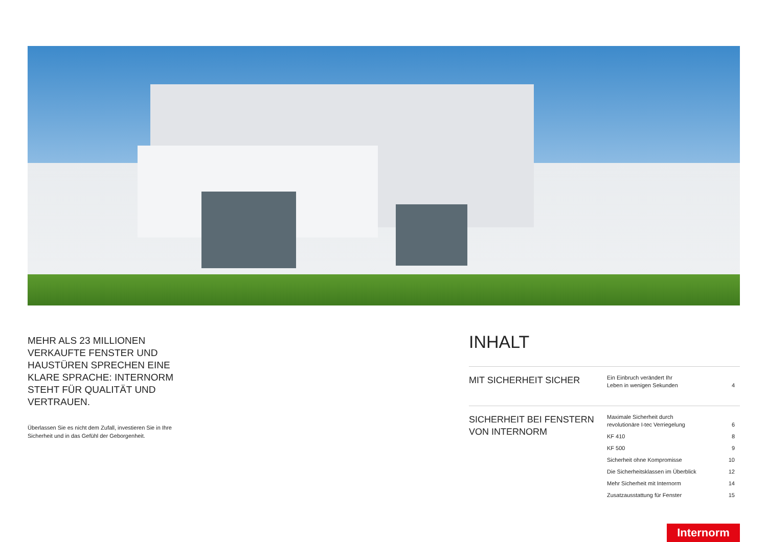MEHR ALS 23 MILLIONEN
VERKAUFTE FENSTER UND
HAUSTÜREN SPRECHEN EINE
KLARE SPRACHE: INTERNORM
STEHT FÜR QUALITÄT UND
VERTRAUEN.
Überlassen Sie es nicht dem Zufall, investieren Sie in Ihre
Sicherheit und in das Gefühl der Geborgenheit.
INHALT
| MIT SICHERHEIT SICHER | Ein Einbruch verändert Ihr Leben in wenigen Sekunden | 4 |
| SICHERHEIT BEI FENSTERN VON INTERNORM | Maximale Sicherheit durch revolutionäre I-tec Verriegelung | 6 |
| | KF 410 | 8 |
| | KF 500 | 9 |
| | Sicherheit ohne Kompromisse | 10 |
| | Die Sicherheitsklassen im Überblick | 12 |
| | Mehr Sicherheit mit Internorm | 14 |
| | Zusatzausstattung für Fenster | 15 |
Internorm